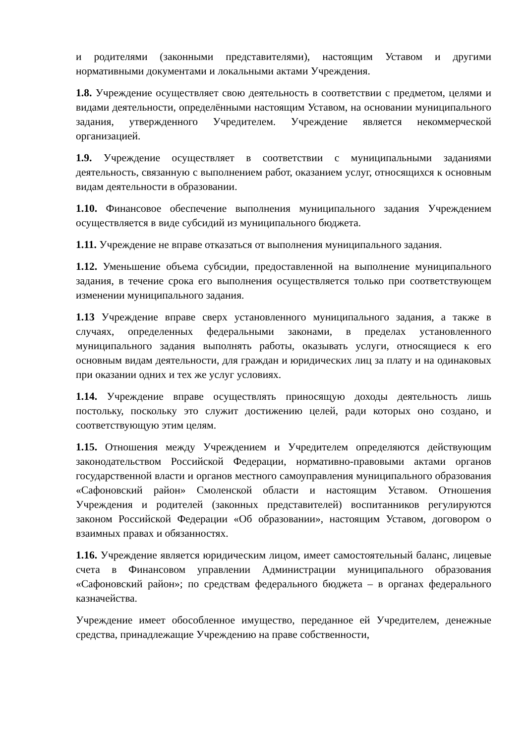и родителями (законными представителями), настоящим Уставом и другими нормативными документами и локальными актами Учреждения.
1.8. Учреждение осуществляет свою деятельность в соответствии с предметом, целями и видами деятельности, определёнными настоящим Уставом, на основании муниципального задания, утвержденного Учредителем. Учреждение является некоммерческой организацией.
1.9. Учреждение осуществляет в соответствии с муниципальными заданиями деятельность, связанную с выполнением работ, оказанием услуг, относящихся к основным видам деятельности в образовании.
1.10. Финансовое обеспечение выполнения муниципального задания Учреждением осуществляется в виде субсидий из муниципального бюджета.
1.11. Учреждение не вправе отказаться от выполнения муниципального задания.
1.12. Уменьшение объема субсидии, предоставленной на выполнение муниципального задания, в течение срока его выполнения осуществляется только при соответствующем изменении муниципального задания.
1.13 Учреждение вправе сверх установленного муниципального задания, а также в случаях, определенных федеральными законами, в пределах установленного муниципального задания выполнять работы, оказывать услуги, относящиеся к его основным видам деятельности, для граждан и юридических лиц за плату и на одинаковых при оказании одних и тех же услуг условиях.
1.14. Учреждение вправе осуществлять приносящую доходы деятельность лишь постольку, поскольку это служит достижению целей, ради которых оно создано, и соответствующую этим целям.
1.15. Отношения между Учреждением и Учредителем определяются действующим законодательством Российской Федерации, нормативно-правовыми актами органов государственной власти и органов местного самоуправления муниципального образования «Сафоновский район» Смоленской области и настоящим Уставом. Отношения Учреждения и родителей (законных представителей) воспитанников регулируются законом Российской Федерации «Об образовании», настоящим Уставом, договором о взаимных правах и обязанностях.
1.16. Учреждение является юридическим лицом, имеет самостоятельный баланс, лицевые счета в Финансовом управлении Администрации муниципального образования «Сафоновский район»; по средствам федерального бюджета – в органах федерального казначейства.
Учреждение имеет обособленное имущество, переданное ей Учредителем, денежные средства, принадлежащие Учреждению на праве собственности,